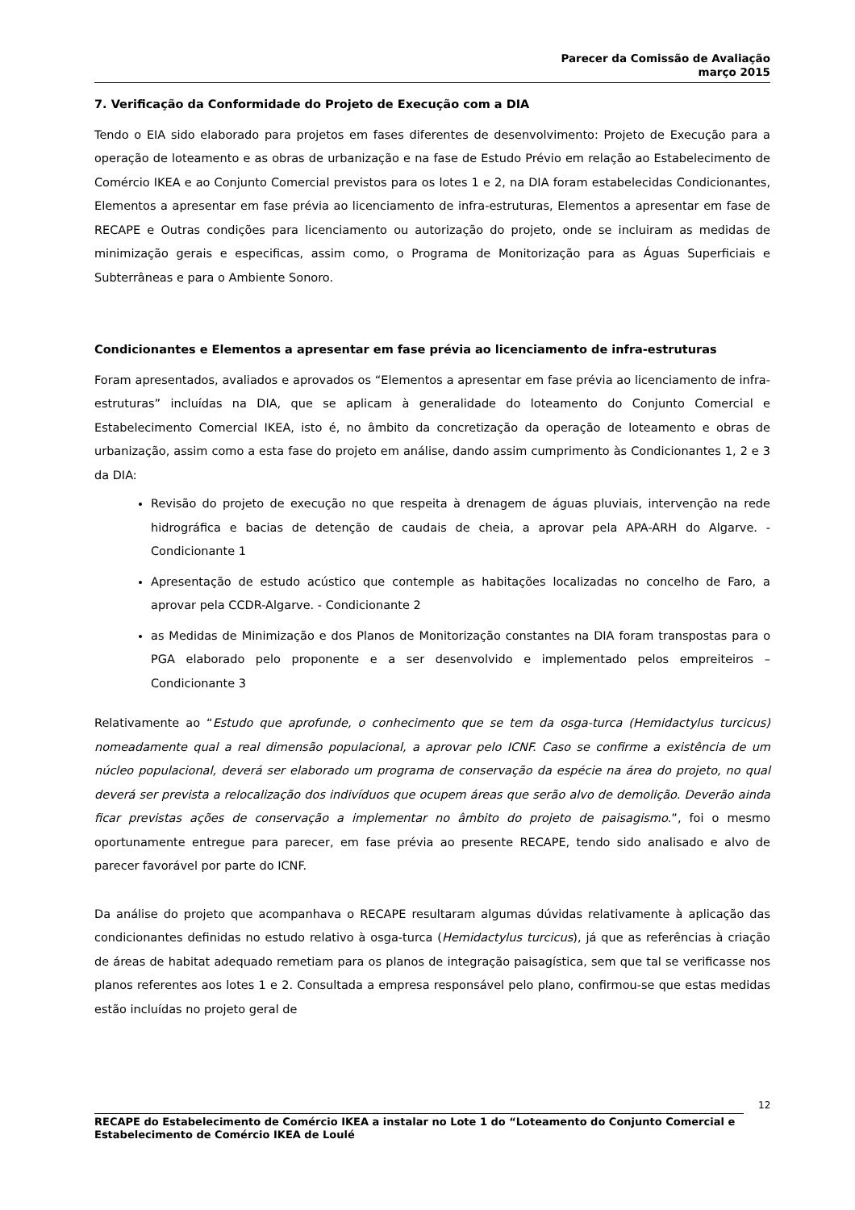Parecer da Comissão de Avaliação
março 2015
7. Verificação da Conformidade do Projeto de Execução com a DIA
Tendo o EIA sido elaborado para projetos em fases diferentes de desenvolvimento: Projeto de Execução para a operação de loteamento e as obras de urbanização e na fase de Estudo Prévio em relação ao Estabelecimento de Comércio IKEA e ao Conjunto Comercial previstos para os lotes 1 e 2, na DIA foram estabelecidas Condicionantes, Elementos a apresentar em fase prévia ao licenciamento de infra-estruturas, Elementos a apresentar em fase de RECAPE e Outras condições para licenciamento ou autorização do projeto, onde se incluiram as medidas de minimização gerais e especificas, assim como, o Programa de Monitorização para as Águas Superficiais e Subterrâneas e para o Ambiente Sonoro.
Condicionantes e Elementos a apresentar em fase prévia ao licenciamento de infra-estruturas
Foram apresentados, avaliados e aprovados os “Elementos a apresentar em fase prévia ao licenciamento de infra-estruturas” incluídas na DIA, que se aplicam à generalidade do loteamento do Conjunto Comercial e Estabelecimento Comercial IKEA, isto é, no âmbito da concretização da operação de loteamento e obras de urbanização, assim como a esta fase do projeto em análise, dando assim cumprimento às Condicionantes 1, 2 e 3 da DIA:
Revisão do projeto de execução no que respeita à drenagem de águas pluviais, intervenção na rede hidrográfica e bacias de detenção de caudais de cheia, a aprovar pela APA-ARH do Algarve. - Condicionante 1
Apresentação de estudo acústico que contemple as habitações localizadas no concelho de Faro, a aprovar pela CCDR-Algarve. - Condicionante 2
as Medidas de Minimização e dos Planos de Monitorização constantes na DIA foram transpostas para o PGA elaborado pelo proponente e a ser desenvolvido e implementado pelos empreiteiros – Condicionante 3
Relativamente ao “Estudo que aprofunde, o conhecimento que se tem da osga-turca (Hemidactylus turcicus) nomeadamente qual a real dimensão populacional, a aprovar pelo ICNF. Caso se confirme a existência de um núcleo populacional, deverá ser elaborado um programa de conservação da espécie na área do projeto, no qual deverá ser prevista a relocalização dos indivíduos que ocupem áreas que serão alvo de demolição. Deverão ainda ficar previstas ações de conservação a implementar no âmbito do projeto de paisagismo.”, foi o mesmo oportunamente entregue para parecer, em fase prévia ao presente RECAPE, tendo sido analisado e alvo de parecer favorável por parte do ICNF.
Da análise do projeto que acompanhava o RECAPE resultaram algumas dúvidas relativamente à aplicação das condicionantes definidas no estudo relativo à osga-turca (Hemidactylus turcicus), já que as referências à criação de áreas de habitat adequado remetiam para os planos de integração paisagística, sem que tal se verificasse nos planos referentes aos lotes 1 e 2. Consultada a empresa responsável pelo plano, confirmou-se que estas medidas estão incluídas no projeto geral de
12
RECAPE do Estabelecimento de Comércio IKEA a instalar no Lote 1 do “Loteamento do Conjunto Comercial e Estabelecimento de Comércio IKEA de Loulé